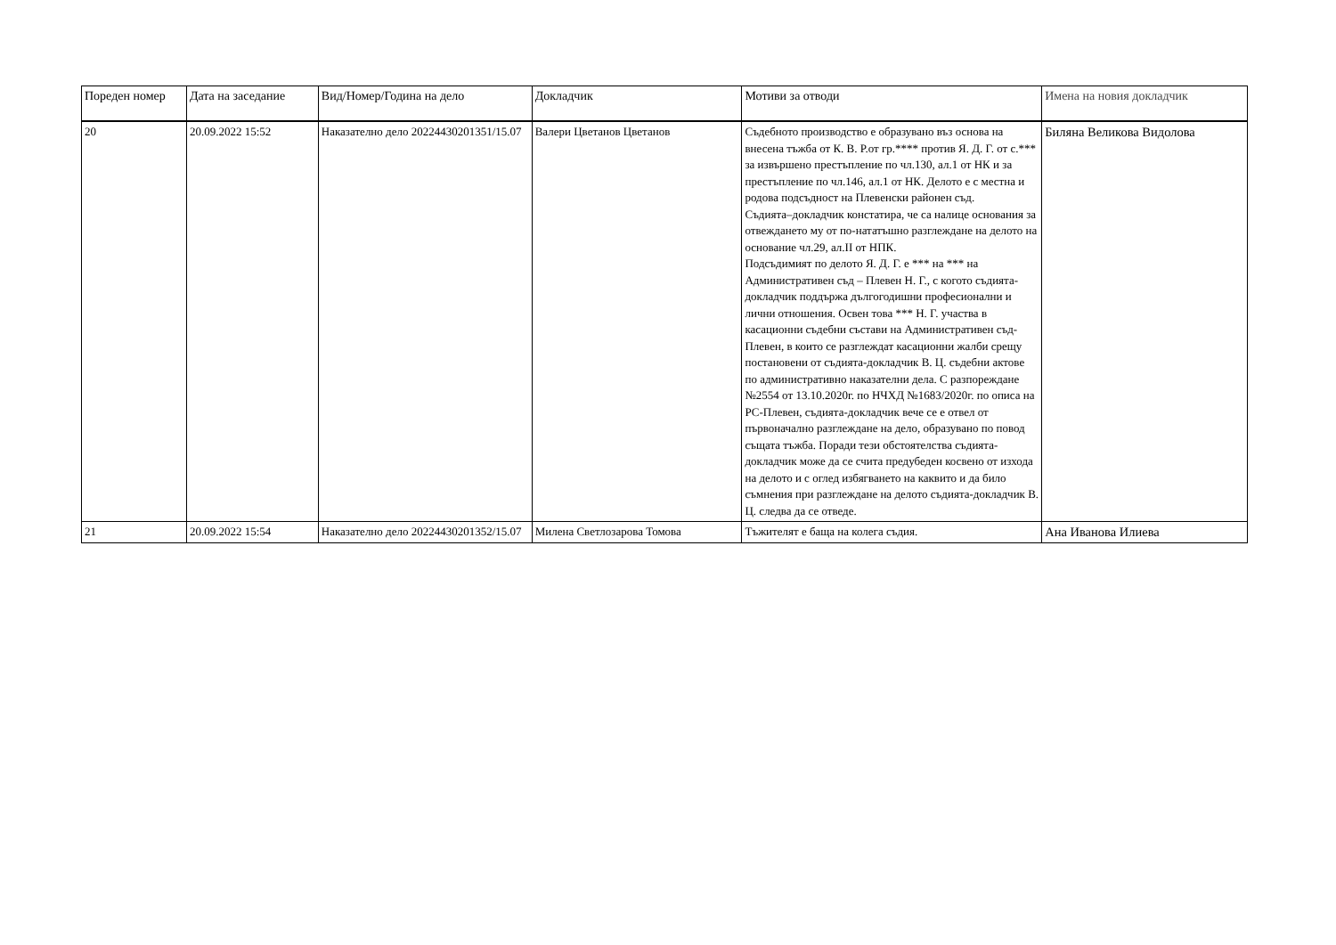| Пореден номер | Дата на заседание | Вид/Номер/Година на дело | Докладчик | Мотиви за отводи | Имена на новия докладчик |
| --- | --- | --- | --- | --- | --- |
| 20 | 20.09.2022 15:52 | Наказателно дело 20224430201351/15.07 | Валери Цветанов Цветанов | Съдебното производство е образувано въз основа на внесена тъжба от К. В. Р.от гр.**** против Я. Д. Г. от с.*** за извършено престъпление по чл.130, ал.1 от НК и за престъпление по чл.146, ал.1 от НК. Делото е с местна и родова подсъдност на Плевенски районен съд. Съдията–докладчик констатира, че са налице основания за отвеждането му от по-нататъшно разглеждане на делото на основание чл.29, ал.II от НПК. Подсъдимият по делото Я. Д. Г. е *** на *** на Административен съд – Плевен Н. Г., с когото съдията-докладчик поддържа дългогодишни професионални и лични отношения. Освен това *** Н. Г. участва в касационни съдебни състави на Административен съд- Плевен, в които се разглеждат касационни жалби срещу постановени от съдията-докладчик В. Ц. съдебни актове по административно наказателни дела. С разпореждане №2554 от 13.10.2020г. по НЧХД №1683/2020г. по описа на РС-Плевен, съдията-докладчик вече се е отвел от първоначално разглеждане на дело, образувано по повод същата тъжба. Поради тези обстоятелства съдията-докладчик може да се счита предубеден косвено от изхода на делото и с оглед избягването на каквито и да било съмнения при разглеждане на делото съдията-докладчик В. Ц. следва да се отведе. | Биляна Великова Видолова |
| 21 | 20.09.2022 15:54 | Наказателно дело 20224430201352/15.07 | Милена Светлозарова Томова | Тъжителят е баща на колега съдия. | Ана Иванова Илиева |